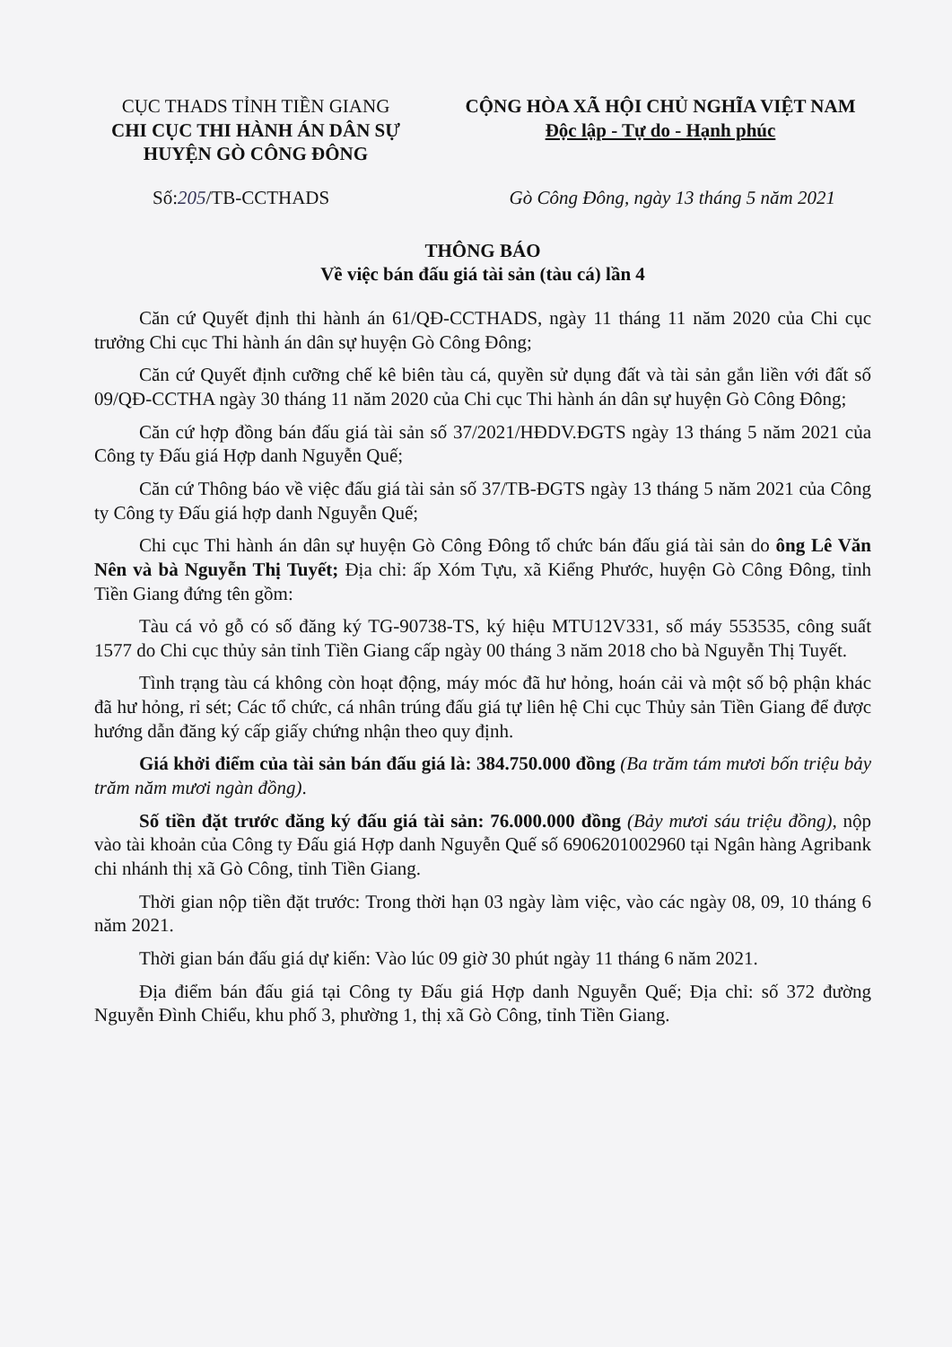CỤC THADS TỈNH TIỀN GIANG
CHI CỤC THI HÀNH ÁN DÂN SỰ
HUYỆN GÒ CÔNG ĐÔNG
CỘNG HÒA XÃ HỘI CHỦ NGHĨA VIỆT NAM
Độc lập - Tự do - Hạnh phúc
Số:205/TB-CCTHADS Gò Công Đông, ngày 13 tháng 5 năm 2021
THÔNG BÁO
Về việc bán đấu giá tài sản (tàu cá) lần 4
Căn cứ Quyết định thi hành án 61/QĐ-CCTHADS, ngày 11 tháng 11 năm 2020 của Chi cục trưởng Chi cục Thi hành án dân sự huyện Gò Công Đông;
Căn cứ Quyết định cưỡng chế kê biên tàu cá, quyền sử dụng đất và tài sản gắn liền với đất số 09/QĐ-CCTHA ngày 30 tháng 11 năm 2020 của Chi cục Thi hành án dân sự huyện Gò Công Đông;
Căn cứ hợp đồng bán đấu giá tài sản số 37/2021/HĐDV.ĐGTS ngày 13 tháng 5 năm 2021 của Công ty Đấu giá Hợp danh Nguyễn Quế;
Căn cứ Thông báo về việc đấu giá tài sản số 37/TB-ĐGTS ngày 13 tháng 5 năm 2021 của Công ty Công ty Đấu giá hợp danh Nguyễn Quế;
Chi cục Thi hành án dân sự huyện Gò Công Đông tổ chức bán đấu giá tài sản do ông Lê Văn Nên và bà Nguyễn Thị Tuyết; Địa chỉ: ấp Xóm Tựu, xã Kiểng Phước, huyện Gò Công Đông, tỉnh Tiền Giang đứng tên gồm:
Tàu cá vỏ gỗ có số đăng ký TG-90738-TS, ký hiệu MTU12V331, số máy 553535, công suất 1577 do Chi cục thủy sản tỉnh Tiền Giang cấp ngày 00 tháng 3 năm 2018 cho bà Nguyễn Thị Tuyết.
Tình trạng tàu cá không còn hoạt động, máy móc đã hư hỏng, hoán cải và một số bộ phận khác đã hư hỏng, rỉ sét; Các tổ chức, cá nhân trúng đấu giá tự liên hệ Chi cục Thủy sản Tiền Giang để được hướng dẫn đăng ký cấp giấy chứng nhận theo quy định.
Giá khởi điểm của tài sản bán đấu giá là: 384.750.000 đồng (Ba trăm tám mươi bốn triệu bảy trăm năm mươi ngàn đồng).
Số tiền đặt trước đăng ký đấu giá tài sản: 76.000.000 đồng (Bảy mươi sáu triệu đồng), nộp vào tài khoản của Công ty Đấu giá Hợp danh Nguyễn Quế số 6906201002960 tại Ngân hàng Agribank chi nhánh thị xã Gò Công, tỉnh Tiền Giang.
Thời gian nộp tiền đặt trước: Trong thời hạn 03 ngày làm việc, vào các ngày 08, 09, 10 tháng 6 năm 2021.
Thời gian bán đấu giá dự kiến: Vào lúc 09 giờ 30 phút ngày 11 tháng 6 năm 2021.
Địa điểm bán đấu giá tại Công ty Đấu giá Hợp danh Nguyễn Quế; Địa chỉ: số 372 đường Nguyễn Đình Chiểu, khu phố 3, phường 1, thị xã Gò Công, tỉnh Tiền Giang.